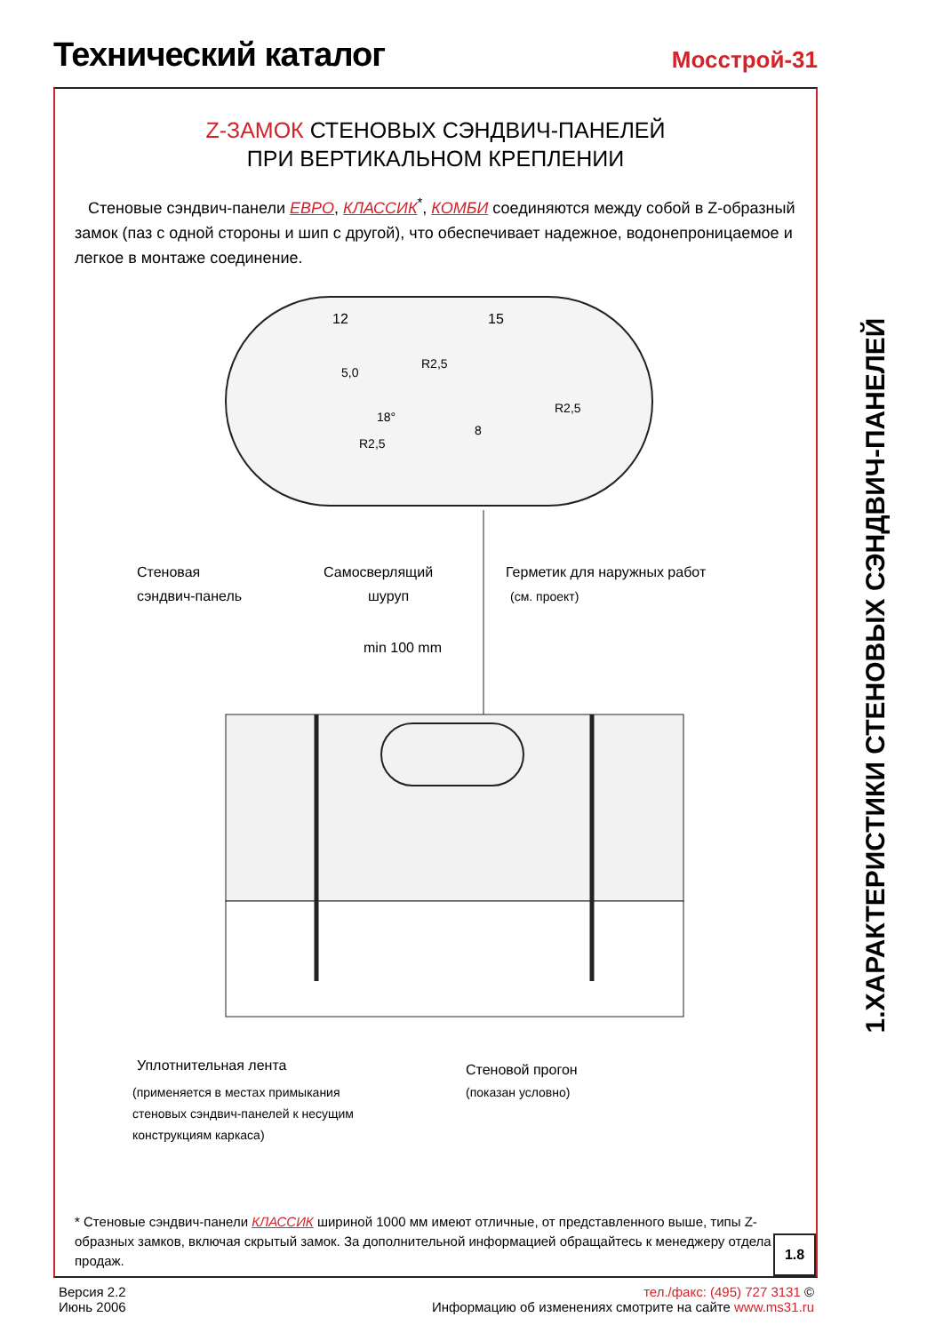Технический каталог
Мосстрой-31
Z-ЗАМОК СТЕНОВЫХ СЭНДВИЧ-ПАНЕЛЕЙ
ПРИ ВЕРТИКАЛЬНОМ КРЕПЛЕНИИ
Стеновые сэндвич-панели ЕВРО, КЛАССИК<sup>*</sup>, КОМБИ соединяются между собой в Z-образный замок (паз с одной стороны и шип с другой), что обеспечивает надежное, водонепроницаемое и легкое в монтаже соединение.
12
15
5,0
R2,5
R2,5
8
18°
R2,5
Стеновая
сэндвич-панель
Самосверлящий
шуруп
Герметик для наружных работ
(см. проект)
min 100 mm
Уплотнительная лента
(применяется в местах примыкания
стеновых сэндвич-панелей к несущим
конструкциям каркаса)
Стеновой прогон
(показан условно)
* Стеновые сэндвич-панели КЛАССИК шириной 1000 мм имеют отличные, от представленного выше, типы Z-образных замков, включая скрытый замок. За дополнительной информацией обращайтесь к менеджеру отдела продаж.
1.8
1.ХАРАКТЕРИСТИКИ СТЕНОВЫХ СЭНДВИЧ-ПАНЕЛЕЙ
Версия 2.2
Июнь 2006
тел./факс: (495) 727 3131 ©
Информацию об изменениях смотрите на сайте www.ms31.ru